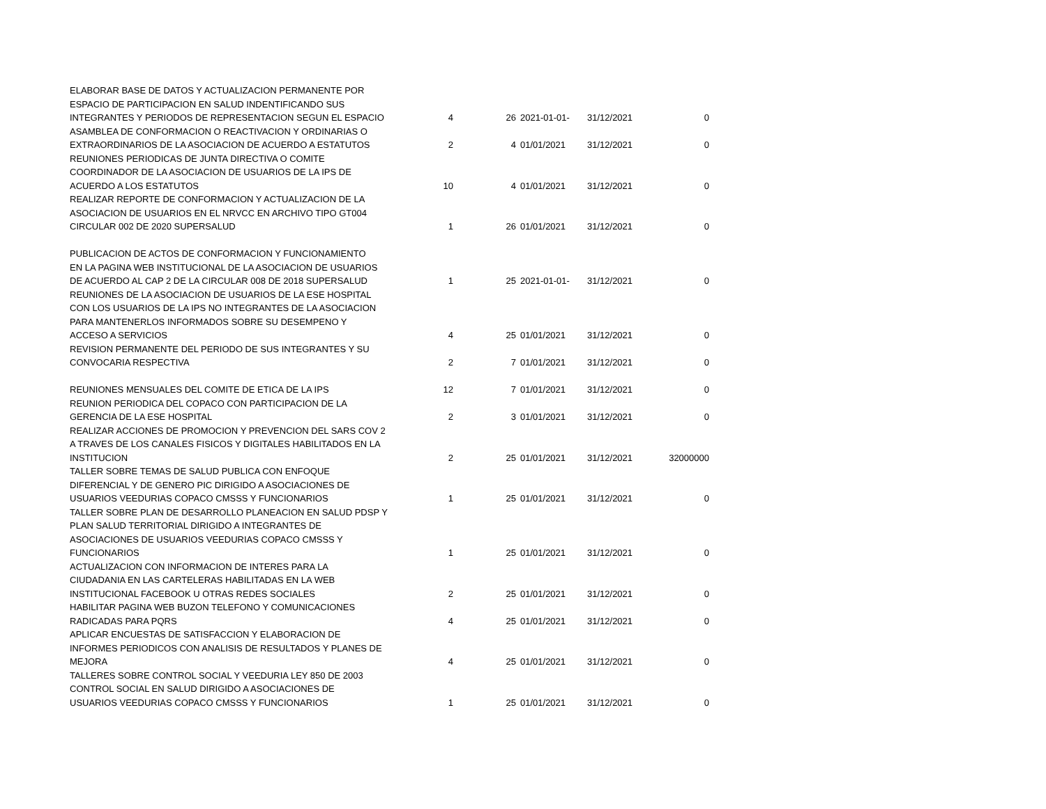| ELABORAR BASE DE DATOS Y ACTUALIZACION PERMANENTE POR ESPACIO DE PARTICIPACION EN SALUD INDENTIFICANDO SUS INTEGRANTES Y PERIODOS DE REPRESENTACION SEGUN EL ESPACIO | 4 | 26 | 2021-01-01- | 31/12/2021 | 0 |
| ASAMBLEA DE CONFORMACION O REACTIVACION Y ORDINARIAS O EXTRAORDINARIOS DE LA ASOCIACION DE ACUERDO A ESTATUTOS | 2 | 4 | 01/01/2021 | 31/12/2021 | 0 |
| REUNIONES PERIODICAS DE JUNTA DIRECTIVA O COMITE COORDINADOR DE LA ASOCIACION DE USUARIOS DE LA IPS DE ACUERDO A LOS ESTATUTOS | 10 | 4 | 01/01/2021 | 31/12/2021 | 0 |
| REALIZAR REPORTE DE CONFORMACION Y ACTUALIZACION DE LA ASOCIACION DE USUARIOS EN EL NRVCC EN ARCHIVO TIPO GT004 CIRCULAR 002 DE 2020 SUPERSALUD | 1 | 26 | 01/01/2021 | 31/12/2021 | 0 |
| PUBLICACION DE ACTOS DE CONFORMACION Y FUNCIONAMIENTO EN LA PAGINA WEB INSTITUCIONAL DE LA ASOCIACION DE USUARIOS DE ACUERDO AL CAP 2 DE LA CIRCULAR 008 DE 2018 SUPERSALUD | 1 | 25 | 2021-01-01- | 31/12/2021 | 0 |
| REUNIONES DE LA ASOCIACION DE USUARIOS DE LA ESE HOSPITAL CON LOS USUARIOS DE LA IPS NO INTEGRANTES DE LA ASOCIACION PARA MANTENERLOS INFORMADOS SOBRE SU DESEMPENO Y ACCESO A SERVICIOS | 4 | 25 | 01/01/2021 | 31/12/2021 | 0 |
| REVISION PERMANENTE DEL PERIODO DE SUS INTEGRANTES Y SU CONVOCARIA RESPECTIVA | 2 | 7 | 01/01/2021 | 31/12/2021 | 0 |
| REUNIONES MENSUALES DEL COMITE DE ETICA DE LA IPS | 12 | 7 | 01/01/2021 | 31/12/2021 | 0 |
| REUNION PERIODICA DEL COPACO CON PARTICIPACION DE LA GERENCIA DE LA ESE HOSPITAL | 2 | 3 | 01/01/2021 | 31/12/2021 | 0 |
| REALIZAR ACCIONES DE PROMOCION Y PREVENCION DEL SARS COV 2 A TRAVES DE LOS CANALES FISICOS Y DIGITALES HABILITADOS EN LA INSTITUCION | 2 | 25 | 01/01/2021 | 31/12/2021 | 32000000 |
| TALLER SOBRE TEMAS DE SALUD PUBLICA CON ENFOQUE DIFERENCIAL Y DE GENERO PIC DIRIGIDO A ASOCIACIONES DE USUARIOS VEEDURIAS COPACO CMSSS Y FUNCIONARIOS | 1 | 25 | 01/01/2021 | 31/12/2021 | 0 |
| TALLER SOBRE PLAN DE DESARROLLO PLANEACION EN SALUD PDSP Y PLAN SALUD TERRITORIAL DIRIGIDO A INTEGRANTES DE ASOCIACIONES DE USUARIOS VEEDURIAS COPACO CMSSS Y FUNCIONARIOS | 1 | 25 | 01/01/2021 | 31/12/2021 | 0 |
| ACTUALIZACION CON INFORMACION DE INTERES PARA LA CIUDADANIA EN LAS CARTELERAS HABILITADAS EN LA WEB INSTITUCIONAL FACEBOOK U OTRAS REDES SOCIALES | 2 | 25 | 01/01/2021 | 31/12/2021 | 0 |
| HABILITAR PAGINA WEB BUZON TELEFONO Y COMUNICACIONES RADICADAS PARA PQRS | 4 | 25 | 01/01/2021 | 31/12/2021 | 0 |
| APLICAR ENCUESTAS DE SATISFACCION Y ELABORACION DE INFORMES PERIODICOS CON ANALISIS DE RESULTADOS Y PLANES DE MEJORA | 4 | 25 | 01/01/2021 | 31/12/2021 | 0 |
| TALLERES SOBRE CONTROL SOCIAL Y VEEDURIA LEY 850 DE 2003 CONTROL SOCIAL EN SALUD DIRIGIDO A ASOCIACIONES DE USUARIOS VEEDURIAS COPACO CMSSS Y FUNCIONARIOS | 1 | 25 | 01/01/2021 | 31/12/2021 | 0 |